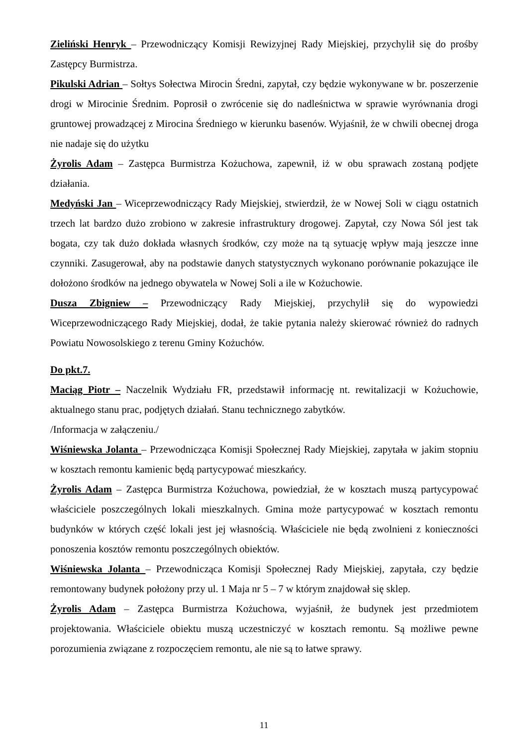Zieliński Henryk – Przewodniczący Komisji Rewizyjnej Rady Miejskiej, przychylił się do prośby Zastępcy Burmistrza.
Pikulski Adrian – Sołtys Sołectwa Mirocin Średni, zapytał, czy będzie wykonywane w br. poszerzenie drogi w Mirocinie Średnim. Poprosił o zwrócenie się do nadleśnictwa w sprawie wyrównania drogi gruntowej prowadzącej z Mirocina Średniego w kierunku basenów. Wyjaśnił, że w chwili obecnej droga nie nadaje się do użytku
Żyrolis Adam – Zastępca Burmistrza Kożuchowa, zapewnił, iż w obu sprawach zostaną podjęte działania.
Medyński Jan – Wiceprzewodniczący Rady Miejskiej, stwierdził, że w Nowej Soli w ciągu ostatnich trzech lat bardzo dużo zrobiono w zakresie infrastruktury drogowej. Zapytał, czy Nowa Sól jest tak bogata, czy tak dużo dokłada własnych środków, czy może na tą sytuację wpływ mają jeszcze inne czynniki. Zasugerował, aby na podstawie danych statystycznych wykonano porównanie pokazujące ile dołożono środków na jednego obywatela w Nowej Soli a ile w Kożuchowie.
Dusza Zbigniew – Przewodniczący Rady Miejskiej, przychylił się do wypowiedzi Wiceprzewodniczącego Rady Miejskiej, dodał, że takie pytania należy skierować również do radnych Powiatu Nowosolskiego z terenu Gminy Kożuchów.
Do pkt.7.
Maciąg Piotr – Naczelnik Wydziału FR, przedstawił informację nt. rewitalizacji w Kożuchowie, aktualnego stanu prac, podjętych działań. Stanu technicznego zabytków.
/Informacja w załączeniu./
Wiśniewska Jolanta – Przewodnicząca Komisji Społecznej Rady Miejskiej, zapytała w jakim stopniu w kosztach remontu kamienic będą partycypować mieszkańcy.
Żyrolis Adam – Zastępca Burmistrza Kożuchowa, powiedział, że w kosztach muszą partycypować właściciele poszczególnych lokali mieszkalnych. Gmina może partycypować w kosztach remontu budynków w których część lokali jest jej własnością. Właściciele nie będą zwolnieni z konieczności ponoszenia kosztów remontu poszczególnych obiektów.
Wiśniewska Jolanta – Przewodnicząca Komisji Społecznej Rady Miejskiej, zapytała, czy będzie remontowany budynek położony przy ul. 1 Maja nr 5 – 7 w którym znajdował się sklep.
Żyrolis Adam – Zastępca Burmistrza Kożuchowa, wyjaśnił, że budynek jest przedmiotem projektowania. Właściciele obiektu muszą uczestniczyć w kosztach remontu. Są możliwe pewne porozumienia związane z rozpoczęciem remontu, ale nie są to łatwe sprawy.
11